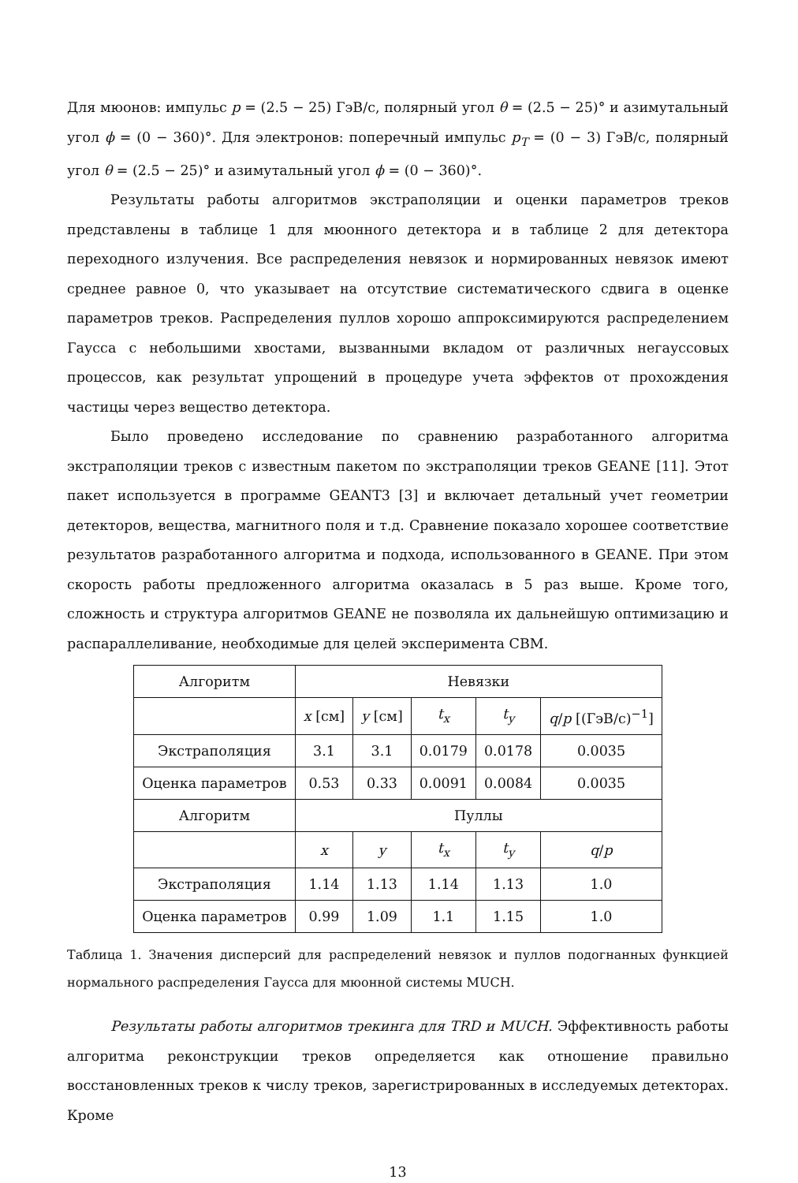Для мюонов: импульс p = (2.5 − 25) ГэВ/с, полярный угол θ = (2.5 − 25)° и азимутальный угол ϕ = (0 − 360)°. Для электронов: поперечный импульс p<sub>T</sub> = (0 − 3) ГэВ/с, полярный угол θ = (2.5 − 25)° и азимутальный угол ϕ = (0 − 360)°.
Результаты работы алгоритмов экстраполяции и оценки параметров треков представлены в таблице 1 для мюонного детектора и в таблице 2 для детектора переходного излучения. Все распределения невязок и нормированных невязок имеют среднее равное 0, что указывает на отсутствие систематического сдвига в оценке параметров треков. Распределения пуллов хорошо аппроксимируются распределением Гаусса с небольшими хвостами, вызванными вкладом от различных негауссовых процессов, как результат упрощений в процедуре учета эффектов от прохождения частицы через вещество детектора.
Было проведено исследование по сравнению разработанного алгоритма экстраполяции треков с известным пакетом по экстраполяции треков GEANE [11]. Этот пакет используется в программе GEANT3 [3] и включает детальный учет геометрии детекторов, вещества, магнитного поля и т.д. Сравнение показало хорошее соответствие результатов разработанного алгоритма и подхода, использованного в GEANE. При этом скорость работы предложенного алгоритма оказалась в 5 раз выше. Кроме того, сложность и структура алгоритмов GEANE не позволяла их дальнейшую оптимизацию и распараллеливание, необходимые для целей эксперимента CBM.
| Алгоритм | Невязки | | | | |
| | x [см] | y [см] | t<sub>x</sub> | t<sub>y</sub> | q / p [(ГэВ/с)<sup>−1</sup>] |
| Экстраполяция | 3.1 | 3.1 | 0.0179 | 0.0178 | 0.0035 |
| Оценка параметров | 0.53 | 0.33 | 0.0091 | 0.0084 | 0.0035 |
| Алгоритм | Пуллы | | | | |
| | x | y | t<sub>x</sub> | t<sub>y</sub> | q / p |
| Экстраполяция | 1.14 | 1.13 | 1.14 | 1.13 | 1.0 |
| Оценка параметров | 0.99 | 1.09 | 1.1 | 1.15 | 1.0 |
Таблица 1. Значения дисперсий для распределений невязок и пуллов подогнанных функцией нормального распределения Гаусса для мюонной системы MUCH.
Результаты работы алгоритмов трекинга для TRD и MUCH. Эффективность работы алгоритма реконструкции треков определяется как отношение правильно восстановленных треков к числу треков, зарегистрированных в исследуемых детекторах. Кроме
13